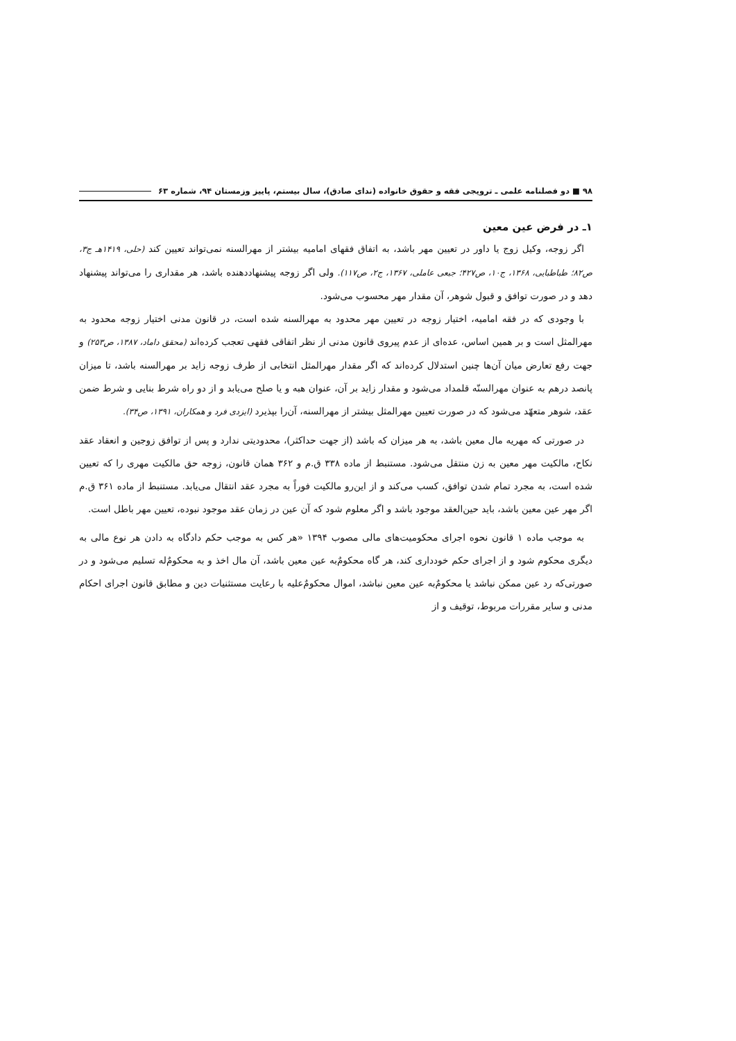۹۸ ■ دو فصلنامه علمی ـ ترویجی فقه و حقوق خانواده (ندای صادق)، سال بیستم، پاییز وزمستان ۹۴، شماره ۶۳
۱ـ در فرض عین معین
اگر زوجه، وکیل زوج یا داور در تعیین مهر باشد، به اتفاق فقهای امامیه بیشتر از مهرالسنه نمی‌تواند تعیین کند (حلی، ۱۴۱۹هـ ج۳، ص۸۲؛ طباطبایی، ۱۳۶۸، ج۱۰، ص۴۲۷؛ جبعی عاملی، ۱۳۶۷، ج۲، ص۱۱۷). ولی اگر زوجه پیشنهاددهنده باشد، هر مقداری را می‌تواند پیشنهاد دهد و در صورت توافق و قبول شوهر، آن مقدار مهر محسوب می‌شود.
با وجودی که در فقه امامیه، اختیار زوجه در تعیین مهر محدود به مهرالسنه شده است، در قانون مدنی اختیار زوجه محدود به مهرالمثل است و بر همین اساس، عده‌ای از عدم پیروی قانون مدنی از نظر اتفاقی فقهی تعجب کرده‌اند (محقق داماد، ۱۳۸۷، ص۲۵۳) و جهت رفع تعارض میان آن‌ها چنین استدلال کرده‌اند که اگر مقدار مهرالمثل انتخابی از طرف زوجه زاید بر مهرالسنه باشد، تا میزان پانصد درهم به عنوان مهرالسنّه قلمداد می‌شود و مقدار زاید بر آن، عنوان هبه و یا صلح می‌یابد و از دو راه شرط بنایی و شرط ضمن عقد، شوهر متعهّد می‌شود که در صورت تعیین مهرالمثل بیشتر از مهرالسنه، آن‌را بپذیرد (ایزدی فرد و همکاران، ۱۳۹۱، ص۳۴).
در صورتی که مهریه مال معین باشد، به هر میزان که باشد (از جهت حداکثر)، محدودیتی ندارد و پس از توافق زوجین و انعقاد عقد نکاح، مالکیت مهر معین به زن منتقل می‌شود. مستنبط از ماده ۳۳۸ ق.م و ۳۶۲ همان قانون، زوجه حق مالکیت مهری را که تعیین شده است، به مجرد تمام شدن توافق، کسب می‌کند و از این‌رو مالکیت فوراً به مجرد عقد انتقال می‌یابد. مستنبط از ماده ۳۶۱ ق.م اگر مهر عین معین باشد، باید حین‌العقد موجود باشد و اگر معلوم شود که آن عین در زمان عقد موجود نبوده، تعیین مهر باطل است.
به موجب ماده ۱ قانون نحوه اجرای محکومیت‌های مالی مصوب ۱۳۹۴ «هر کس به موجب حکم دادگاه به دادن هر نوع مالی به دیگری محکوم شود و از اجرای حکم خودداری کند، هر گاه محکومٌ‌به عین معین باشد، آن مال اخذ و به محکومٌ‌له تسلیم می‌شود و در صورتی‌که رد عین ممکن نباشد یا محکومٌ‌به عین معین نباشد، اموال محکومٌ‌علیه با رعایت مستثنیات دین و مطابق قانون اجرای احکام مدنی و سایر مقررات مربوط، توقیف و از